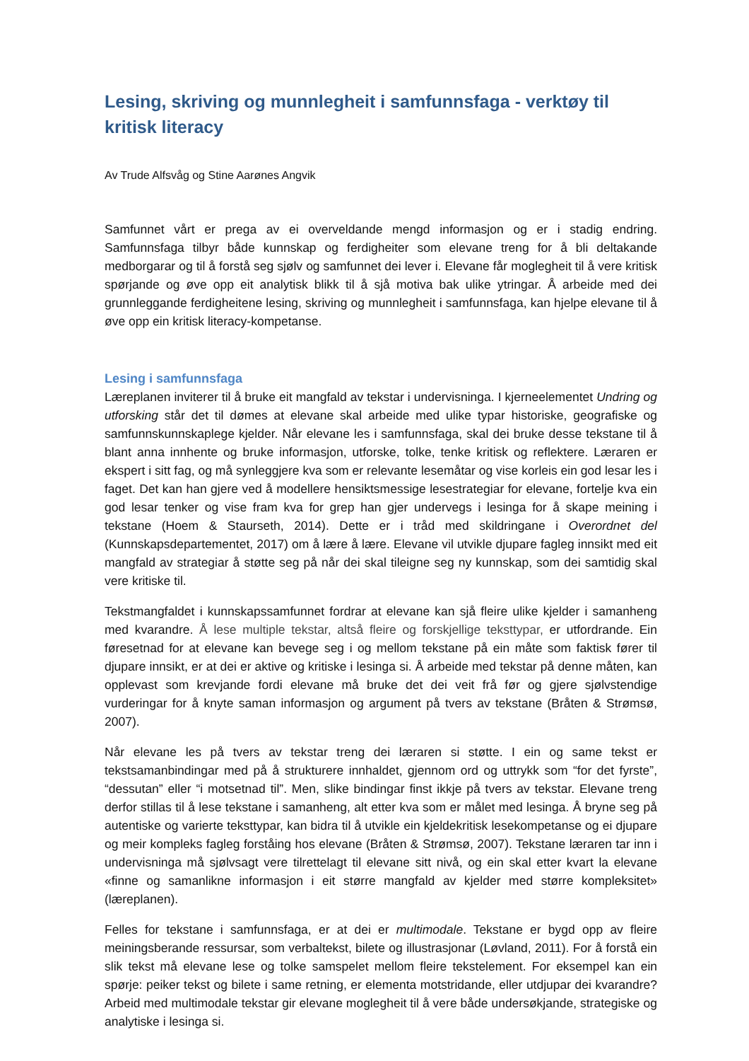Lesing, skriving og munnlegheit i samfunnsfaga - verktøy til kritisk literacy
Av Trude Alfsvåg og Stine Aarønes Angvik
Samfunnet vårt er prega av ei overveldande mengd informasjon og er i stadig endring. Samfunnsfaga tilbyr både kunnskap og ferdigheiter som elevane treng for å bli deltakande medborgarar og til å forstå seg sjølv og samfunnet dei lever i. Elevane får moglegheit til å vere kritisk spørjande og øve opp eit analytisk blikk til å sjå motiva bak ulike ytringar. Å arbeide med dei grunnleggande ferdigheitene lesing, skriving og munnlegheit i samfunnsfaga, kan hjelpe elevane til å øve opp ein kritisk literacy-kompetanse.
Lesing i samfunnsfaga
Læreplanen inviterer til å bruke eit mangfald av tekstar i undervisninga. I kjerneelementet Undring og utforsking står det til dømes at elevane skal arbeide med ulike typar historiske, geografiske og samfunnskunnskaplege kjelder. Når elevane les i samfunnsfaga, skal dei bruke desse tekstane til å blant anna innhente og bruke informasjon, utforske, tolke, tenke kritisk og reflektere. Læraren er ekspert i sitt fag, og må synleggjere kva som er relevante lesemåtar og vise korleis ein god lesar les i faget. Det kan han gjere ved å modellere hensiktsmessige lesestrategiar for elevane, fortelje kva ein god lesar tenker og vise fram kva for grep han gjer undervegs i lesinga for å skape meining i tekstane (Hoem & Staurseth, 2014). Dette er i tråd med skildringane i Overordnet del (Kunnskapsdepartementet, 2017) om å lære å lære. Elevane vil utvikle djupare fagleg innsikt med eit mangfald av strategiar å støtte seg på når dei skal tileigne seg ny kunnskap, som dei samtidig skal vere kritiske til.
Tekstmangfaldet i kunnskapssamfunnet fordrar at elevane kan sjå fleire ulike kjelder i samanheng med kvarandre. Å lese multiple tekstar, altså fleire og forskjellige teksttypar, er utfordrande. Ein føresetnad for at elevane kan bevege seg i og mellom tekstane på ein måte som faktisk fører til djupare innsikt, er at dei er aktive og kritiske i lesinga si. Å arbeide med tekstar på denne måten, kan opplevast som krevjande fordi elevane må bruke det dei veit frå før og gjere sjølvstendige vurderingar for å knyte saman informasjon og argument på tvers av tekstane (Bråten & Strømsø, 2007).
Når elevane les på tvers av tekstar treng dei læraren si støtte. I ein og same tekst er tekstsamanbindingar med på å strukturere innhaldet, gjennom ord og uttrykk som “for det fyrste”, “dessutan” eller “i motsetnad til”. Men, slike bindingar finst ikkje på tvers av tekstar. Elevane treng derfor stillas til å lese tekstane i samanheng, alt etter kva som er målet med lesinga. Å bryne seg på autentiske og varierte teksttypar, kan bidra til å utvikle ein kjeldekritisk lesekompetanse og ei djupare og meir kompleks fagleg forståing hos elevane (Bråten & Strømsø, 2007). Tekstane læraren tar inn i undervisninga må sjølvsagt vere tilrettelagt til elevane sitt nivå, og ein skal etter kvart la elevane «finne og samanlikne informasjon i eit større mangfald av kjelder med større kompleksitet» (læreplanen).
Felles for tekstane i samfunnsfaga, er at dei er multimodale. Tekstane er bygd opp av fleire meiningsberande ressursar, som verbaltekst, bilete og illustrasjonar (Løvland, 2011). For å forstå ein slik tekst må elevane lese og tolke samspelet mellom fleire tekstelement. For eksempel kan ein spørje: peiker tekst og bilete i same retning, er elementa motstridande, eller utdjupar dei kvarandre? Arbeid med multimodale tekstar gir elevane moglegheit til å vere både undersøkjande, strategiske og analytiske i lesinga si.